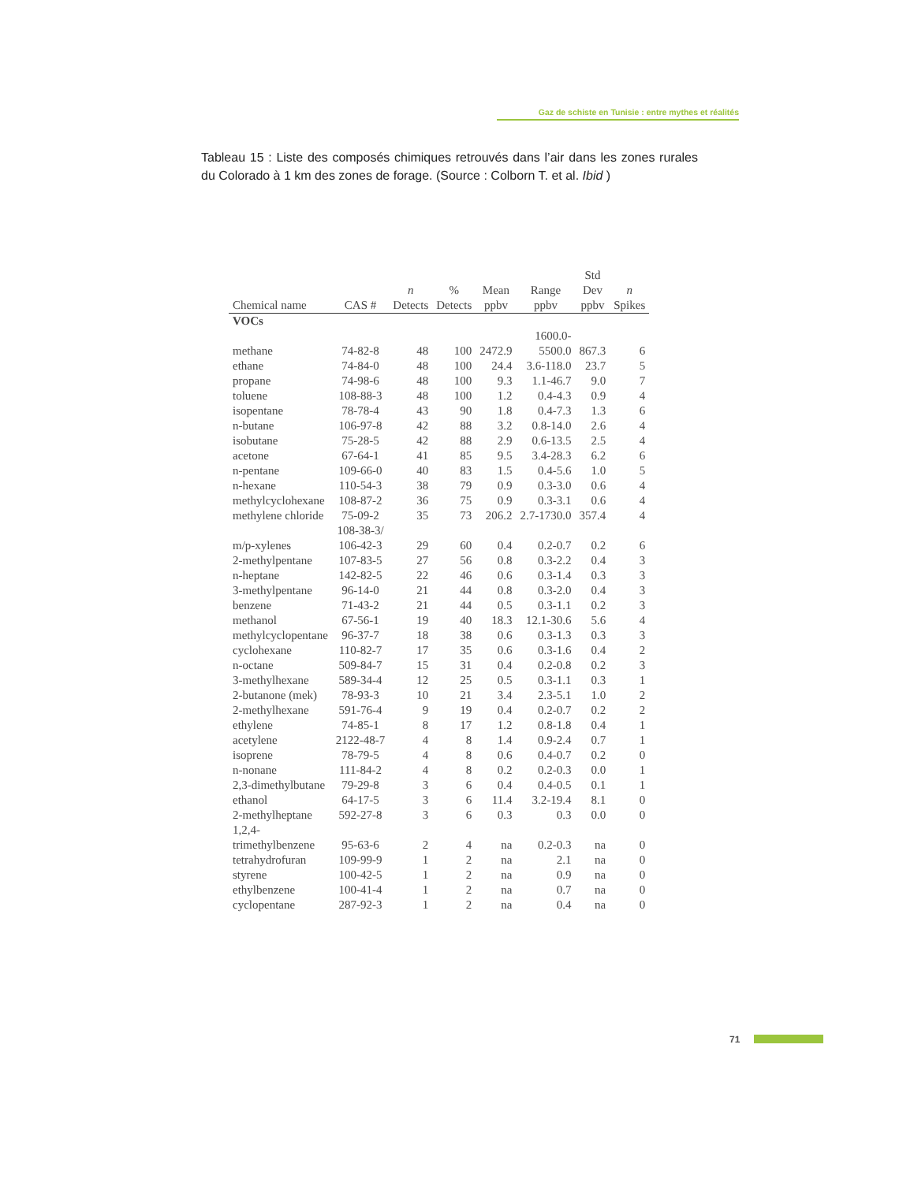Gaz de schiste en Tunisie : entre mythes et réalités
Tableau 15 : Liste des composés chimiques retrouvés dans l’air dans les zones rurales du Colorado à 1 km des zones de forage. (Source : Colborn T. et al. Ibid )
| Chemical name | CAS # | n Detects | % Detects | Mean ppbv | Range ppbv | Std Dev ppbv | n Spikes |
| --- | --- | --- | --- | --- | --- | --- | --- |
| VOCs | | | | | | | |
| methane | 74-82-8 | 48 | 100 | 2472.9 | 1600.0- 5500.0 | 867.3 | 6 |
| ethane | 74-84-0 | 48 | 100 | 24.4 | 3.6-118.0 | 23.7 | 5 |
| propane | 74-98-6 | 48 | 100 | 9.3 | 1.1-46.7 | 9.0 | 7 |
| toluene | 108-88-3 | 48 | 100 | 1.2 | 0.4-4.3 | 0.9 | 4 |
| isopentane | 78-78-4 | 43 | 90 | 1.8 | 0.4-7.3 | 1.3 | 6 |
| n-butane | 106-97-8 | 42 | 88 | 3.2 | 0.8-14.0 | 2.6 | 4 |
| isobutane | 75-28-5 | 42 | 88 | 2.9 | 0.6-13.5 | 2.5 | 4 |
| acetone | 67-64-1 | 41 | 85 | 9.5 | 3.4-28.3 | 6.2 | 6 |
| n-pentane | 109-66-0 | 40 | 83 | 1.5 | 0.4-5.6 | 1.0 | 5 |
| n-hexane | 110-54-3 | 38 | 79 | 0.9 | 0.3-3.0 | 0.6 | 4 |
| methylcyclohexane | 108-87-2 | 36 | 75 | 0.9 | 0.3-3.1 | 0.6 | 4 |
| methylene chloride | 75-09-2 | 35 | 73 | 206.2 | 2.7-1730.0 | 357.4 | 4 |
| m/p-xylenes | 108-38-3/ 106-42-3 | 29 | 60 | 0.4 | 0.2-0.7 | 0.2 | 6 |
| 2-methylpentane | 107-83-5 | 27 | 56 | 0.8 | 0.3-2.2 | 0.4 | 3 |
| n-heptane | 142-82-5 | 22 | 46 | 0.6 | 0.3-1.4 | 0.3 | 3 |
| 3-methylpentane | 96-14-0 | 21 | 44 | 0.8 | 0.3-2.0 | 0.4 | 3 |
| benzene | 71-43-2 | 21 | 44 | 0.5 | 0.3-1.1 | 0.2 | 3 |
| methanol | 67-56-1 | 19 | 40 | 18.3 | 12.1-30.6 | 5.6 | 4 |
| methylcyclopentane | 96-37-7 | 18 | 38 | 0.6 | 0.3-1.3 | 0.3 | 3 |
| cyclohexane | 110-82-7 | 17 | 35 | 0.6 | 0.3-1.6 | 0.4 | 2 |
| n-octane | 509-84-7 | 15 | 31 | 0.4 | 0.2-0.8 | 0.2 | 3 |
| 3-methylhexane | 589-34-4 | 12 | 25 | 0.5 | 0.3-1.1 | 0.3 | 1 |
| 2-butanone (mek) | 78-93-3 | 10 | 21 | 3.4 | 2.3-5.1 | 1.0 | 2 |
| 2-methylhexane | 591-76-4 | 9 | 19 | 0.4 | 0.2-0.7 | 0.2 | 2 |
| ethylene | 74-85-1 | 8 | 17 | 1.2 | 0.8-1.8 | 0.4 | 1 |
| acetylene | 2122-48-7 | 4 | 8 | 1.4 | 0.9-2.4 | 0.7 | 1 |
| isoprene | 78-79-5 | 4 | 8 | 0.6 | 0.4-0.7 | 0.2 | 0 |
| n-nonane | 111-84-2 | 4 | 8 | 0.2 | 0.2-0.3 | 0.0 | 1 |
| 2,3-dimethylbutane | 79-29-8 | 3 | 6 | 0.4 | 0.4-0.5 | 0.1 | 1 |
| ethanol | 64-17-5 | 3 | 6 | 11.4 | 3.2-19.4 | 8.1 | 0 |
| 2-methylheptane | 592-27-8 | 3 | 6 | 0.3 | 0.3 | 0.0 | 0 |
| 1,2,4- trimethylbenzene | 95-63-6 | 2 | 4 | na | 0.2-0.3 | na | 0 |
| tetrahydrofuran | 109-99-9 | 1 | 2 | na | 2.1 | na | 0 |
| styrene | 100-42-5 | 1 | 2 | na | 0.9 | na | 0 |
| ethylbenzene | 100-41-4 | 1 | 2 | na | 0.7 | na | 0 |
| cyclopentane | 287-92-3 | 1 | 2 | na | 0.4 | na | 0 |
71